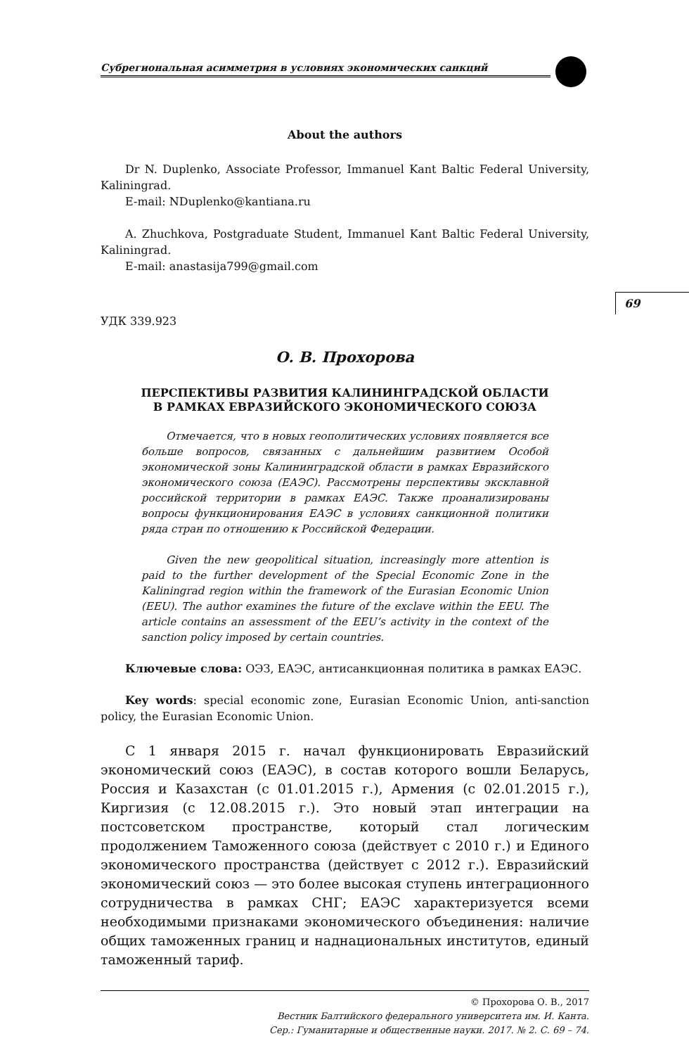69
Субрегиональная асимметрия в условиях экономических санкций
About the authors
Dr N. Duplenko, Associate Professor, Immanuel Kant Baltic Federal University, Kaliningrad.
E-mail: NDuplenko@kantiana.ru
A. Zhuchkova, Postgraduate Student, Immanuel Kant Baltic Federal University, Kaliningrad.
E-mail: anastasija799@gmail.com
УДК 339.923
О. В. Прохорова
ПЕРСПЕКТИВЫ РАЗВИТИЯ КАЛИНИНГРАДСКОЙ ОБЛАСТИ
В РАМКАХ ЕВРАЗИЙСКОГО ЭКОНОМИЧЕСКОГО СОЮЗА
Отмечается, что в новых геополитических условиях появляется все больше вопросов, связанных с дальнейшим развитием Особой экономической зоны Калининградской области в рамках Евразийского экономического союза (ЕАЭС). Рассмотрены перспективы эксклавной российской территории в рамках ЕАЭС. Также проанализированы вопросы функционирования ЕАЭС в условиях санкционной политики ряда стран по отношению к Российской Федерации.
Given the new geopolitical situation, increasingly more attention is paid to the further development of the Special Economic Zone in the Kaliningrad region within the framework of the Eurasian Economic Union (EEU). The author examines the future of the exclave within the EEU. The article contains an assessment of the EEU’s activity in the context of the sanction policy imposed by certain countries.
Ключевые слова: ОЭЗ, ЕАЭС, антисанкционная политика в рамках ЕАЭС.
Key words: special economic zone, Eurasian Economic Union, anti-sanction policy, the Eurasian Economic Union.
С 1 января 2015 г. начал функционировать Евразийский экономический союз (ЕАЭС), в состав которого вошли Беларусь, Россия и Казахстан (с 01.01.2015 г.), Армения (с 02.01.2015 г.), Киргизия (с 12.08.2015 г.). Это новый этап интеграции на постсоветском пространстве, который стал логическим продолжением Таможенного союза (действует с 2010 г.) и Единого экономического пространства (действует с 2012 г.). Евразийский экономический союз — это более высокая ступень интеграционного сотрудничества в рамках СНГ; ЕАЭС характеризуется всеми необходимыми признаками экономического объединения: наличие общих таможенных границ и наднациональных институтов, единый таможенный тариф.
© Прохорова О. В., 2017
Вестник Балтийского федерального университета им. И. Канта.
Сер.: Гуманитарные и общественные науки. 2017. № 2. С. 69 – 74.